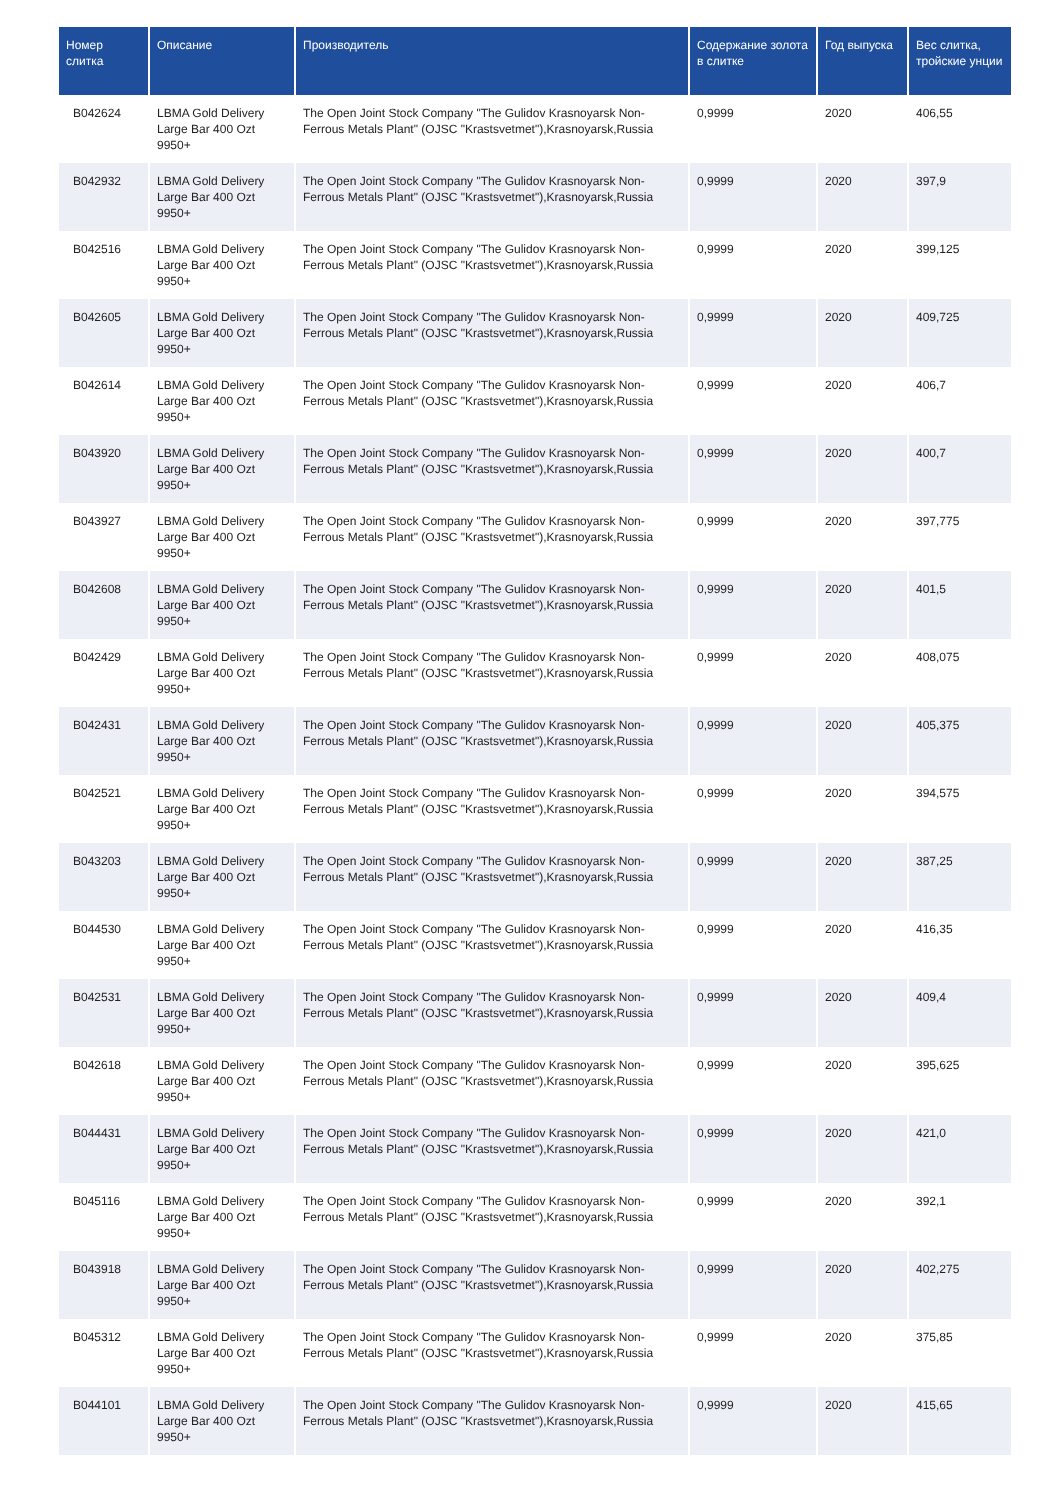| Номер слитка | Описание | Производитель | Содержание золота в слитке | Год выпуска | Вес слитка, тройские унции |
| --- | --- | --- | --- | --- | --- |
| B042624 | LBMA Gold Delivery Large Bar 400 Ozt 9950+ | The Open Joint Stock Company "The Gulidov Krasnoyarsk Non-Ferrous Metals Plant" (OJSC "Krastsvetmet"),Krasnoyarsk,Russia | 0,9999 | 2020 | 406,55 |
| B042932 | LBMA Gold Delivery Large Bar 400 Ozt 9950+ | The Open Joint Stock Company "The Gulidov Krasnoyarsk Non-Ferrous Metals Plant" (OJSC "Krastsvetmet"),Krasnoyarsk,Russia | 0,9999 | 2020 | 397,9 |
| B042516 | LBMA Gold Delivery Large Bar 400 Ozt 9950+ | The Open Joint Stock Company "The Gulidov Krasnoyarsk Non-Ferrous Metals Plant" (OJSC "Krastsvetmet"),Krasnoyarsk,Russia | 0,9999 | 2020 | 399,125 |
| B042605 | LBMA Gold Delivery Large Bar 400 Ozt 9950+ | The Open Joint Stock Company "The Gulidov Krasnoyarsk Non-Ferrous Metals Plant" (OJSC "Krastsvetmet"),Krasnoyarsk,Russia | 0,9999 | 2020 | 409,725 |
| B042614 | LBMA Gold Delivery Large Bar 400 Ozt 9950+ | The Open Joint Stock Company "The Gulidov Krasnoyarsk Non-Ferrous Metals Plant" (OJSC "Krastsvetmet"),Krasnoyarsk,Russia | 0,9999 | 2020 | 406,7 |
| B043920 | LBMA Gold Delivery Large Bar 400 Ozt 9950+ | The Open Joint Stock Company "The Gulidov Krasnoyarsk Non-Ferrous Metals Plant" (OJSC "Krastsvetmet"),Krasnoyarsk,Russia | 0,9999 | 2020 | 400,7 |
| B043927 | LBMA Gold Delivery Large Bar 400 Ozt 9950+ | The Open Joint Stock Company "The Gulidov Krasnoyarsk Non-Ferrous Metals Plant" (OJSC "Krastsvetmet"),Krasnoyarsk,Russia | 0,9999 | 2020 | 397,775 |
| B042608 | LBMA Gold Delivery Large Bar 400 Ozt 9950+ | The Open Joint Stock Company "The Gulidov Krasnoyarsk Non-Ferrous Metals Plant" (OJSC "Krastsvetmet"),Krasnoyarsk,Russia | 0,9999 | 2020 | 401,5 |
| B042429 | LBMA Gold Delivery Large Bar 400 Ozt 9950+ | The Open Joint Stock Company "The Gulidov Krasnoyarsk Non-Ferrous Metals Plant" (OJSC "Krastsvetmet"),Krasnoyarsk,Russia | 0,9999 | 2020 | 408,075 |
| B042431 | LBMA Gold Delivery Large Bar 400 Ozt 9950+ | The Open Joint Stock Company "The Gulidov Krasnoyarsk Non-Ferrous Metals Plant" (OJSC "Krastsvetmet"),Krasnoyarsk,Russia | 0,9999 | 2020 | 405,375 |
| B042521 | LBMA Gold Delivery Large Bar 400 Ozt 9950+ | The Open Joint Stock Company "The Gulidov Krasnoyarsk Non-Ferrous Metals Plant" (OJSC "Krastsvetmet"),Krasnoyarsk,Russia | 0,9999 | 2020 | 394,575 |
| B043203 | LBMA Gold Delivery Large Bar 400 Ozt 9950+ | The Open Joint Stock Company "The Gulidov Krasnoyarsk Non-Ferrous Metals Plant" (OJSC "Krastsvetmet"),Krasnoyarsk,Russia | 0,9999 | 2020 | 387,25 |
| B044530 | LBMA Gold Delivery Large Bar 400 Ozt 9950+ | The Open Joint Stock Company "The Gulidov Krasnoyarsk Non-Ferrous Metals Plant" (OJSC "Krastsvetmet"),Krasnoyarsk,Russia | 0,9999 | 2020 | 416,35 |
| B042531 | LBMA Gold Delivery Large Bar 400 Ozt 9950+ | The Open Joint Stock Company "The Gulidov Krasnoyarsk Non-Ferrous Metals Plant" (OJSC "Krastsvetmet"),Krasnoyarsk,Russia | 0,9999 | 2020 | 409,4 |
| B042618 | LBMA Gold Delivery Large Bar 400 Ozt 9950+ | The Open Joint Stock Company "The Gulidov Krasnoyarsk Non-Ferrous Metals Plant" (OJSC "Krastsvetmet"),Krasnoyarsk,Russia | 0,9999 | 2020 | 395,625 |
| B044431 | LBMA Gold Delivery Large Bar 400 Ozt 9950+ | The Open Joint Stock Company "The Gulidov Krasnoyarsk Non-Ferrous Metals Plant" (OJSC "Krastsvetmet"),Krasnoyarsk,Russia | 0,9999 | 2020 | 421,0 |
| B045116 | LBMA Gold Delivery Large Bar 400 Ozt 9950+ | The Open Joint Stock Company "The Gulidov Krasnoyarsk Non-Ferrous Metals Plant" (OJSC "Krastsvetmet"),Krasnoyarsk,Russia | 0,9999 | 2020 | 392,1 |
| B043918 | LBMA Gold Delivery Large Bar 400 Ozt 9950+ | The Open Joint Stock Company "The Gulidov Krasnoyarsk Non-Ferrous Metals Plant" (OJSC "Krastsvetmet"),Krasnoyarsk,Russia | 0,9999 | 2020 | 402,275 |
| B045312 | LBMA Gold Delivery Large Bar 400 Ozt 9950+ | The Open Joint Stock Company "The Gulidov Krasnoyarsk Non-Ferrous Metals Plant" (OJSC "Krastsvetmet"),Krasnoyarsk,Russia | 0,9999 | 2020 | 375,85 |
| B044101 | LBMA Gold Delivery Large Bar 400 Ozt 9950+ | The Open Joint Stock Company "The Gulidov Krasnoyarsk Non-Ferrous Metals Plant" (OJSC "Krastsvetmet"),Krasnoyarsk,Russia | 0,9999 | 2020 | 415,65 |